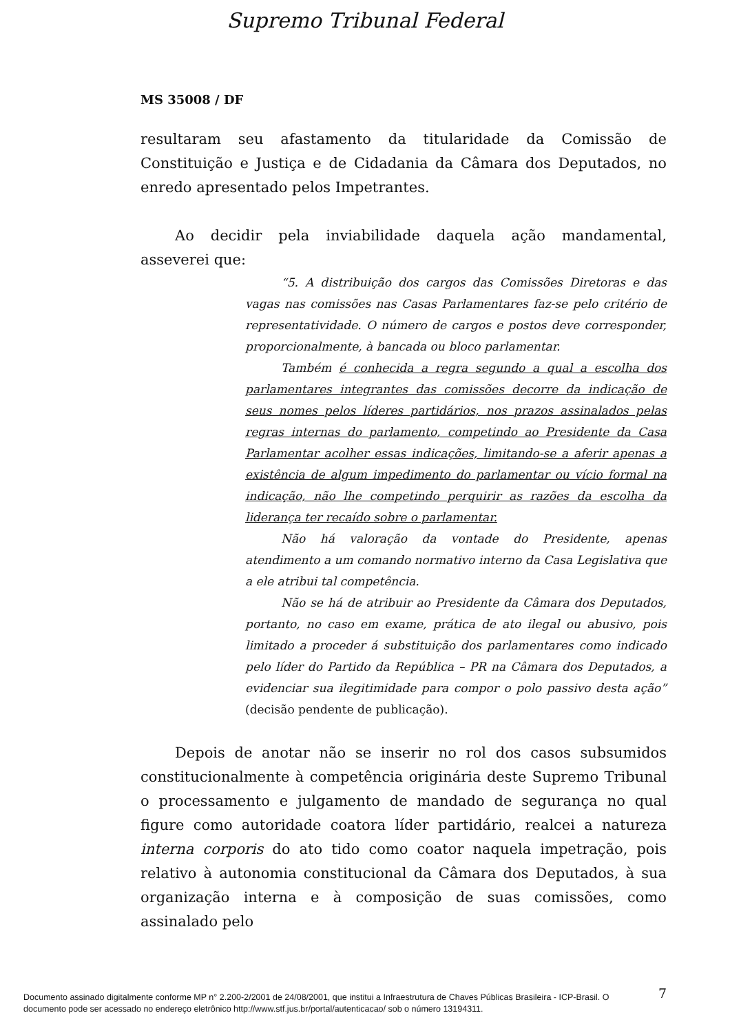Supremo Tribunal Federal
MS 35008 / DF
resultaram seu afastamento da titularidade da Comissão de Constituição e Justiça e de Cidadania da Câmara dos Deputados, no enredo apresentado pelos Impetrantes.
Ao decidir pela inviabilidade daquela ação mandamental, asseverei que:
“5. A distribuição dos cargos das Comissões Diretoras e das vagas nas comissões nas Casas Parlamentares faz-se pelo critério de representatividade. O número de cargos e postos deve corresponder, proporcionalmente, à bancada ou bloco parlamentar.
Também é conhecida a regra segundo a qual a escolha dos parlamentares integrantes das comissões decorre da indicação de seus nomes pelos líderes partidários, nos prazos assinalados pelas regras internas do parlamento, competindo ao Presidente da Casa Parlamentar acolher essas indicações, limitando-se a aferir apenas a existência de algum impedimento do parlamentar ou vício formal na indicação, não lhe competindo perquirir as razões da escolha da liderança ter recaído sobre o parlamentar.
Não há valoração da vontade do Presidente, apenas atendimento a um comando normativo interno da Casa Legislativa que a ele atribui tal competência.
Não se há de atribuir ao Presidente da Câmara dos Deputados, portanto, no caso em exame, prática de ato ilegal ou abusivo, pois limitado a proceder á substituição dos parlamentares como indicado pelo líder do Partido da República – PR na Câmara dos Deputados, a evidenciar sua ilegitimidade para compor o polo passivo desta ação” (decisão pendente de publicação).
Depois de anotar não se inserir no rol dos casos subsumidos constitucionalmente à competência originária deste Supremo Tribunal o processamento e julgamento de mandado de segurança no qual figure como autoridade coatora líder partidário, realcei a natureza interna corporis do ato tido como coator naquela impetração, pois relativo à autonomia constitucional da Câmara dos Deputados, à sua organização interna e à composição de suas comissões, como assinalado pelo
7
Documento assinado digitalmente conforme MP n° 2.200-2/2001 de 24/08/2001, que institui a Infraestrutura de Chaves Públicas Brasileira - ICP-Brasil. O
documento pode ser acessado no endereço eletrônico http://www.stf.jus.br/portal/autenticacao/ sob o número 13194311.